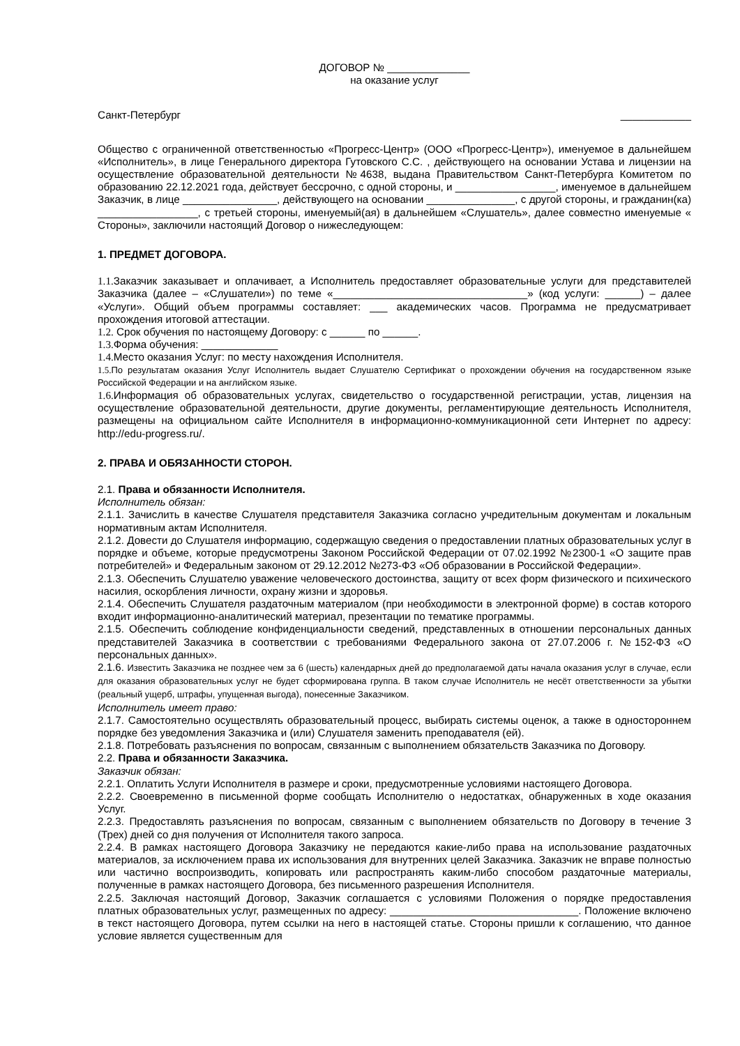ДОГОВОР № ______________
на оказание услуг
Санкт-Петербург ____________
Общество с ограниченной ответственностью «Прогресс-Центр» (ООО «Прогресс-Центр»), именуемое в дальнейшем «Исполнитель», в лице Генерального директора Гутовского С.С. , действующего на основании Устава и лицензии на осуществление образовательной деятельности №4638, выдана Правительством Санкт-Петербурга Комитетом по образованию 22.12.2021 года, действует бессрочно, с одной стороны, и _________________, именуемое в дальнейшем Заказчик, в лице ________________, действующего на основании _______________, с другой стороны, и гражданин(ка) _________________, с третьей стороны, именуемый(ая) в дальнейшем «Слушатель», далее совместно именуемые « Стороны», заключили настоящий Договор о нижеследующем:
1. ПРЕДМЕТ ДОГОВОРА.
1.1. Заказчик заказывает и оплачивает, а Исполнитель предоставляет образовательные услуги для представителей Заказчика (далее – «Слушатели») по теме «_________________________________» (код услуги: ______) – далее «Услуги». Общий объем программы составляет: ___ академических часов. Программа не предусматривает прохождения итоговой аттестации.
1.2. Срок обучения по настоящему Договору: с ______ по ______.
1.3. Форма обучения: _____________
1.4. Место оказания Услуг: по месту нахождения Исполнителя.
1.5. По результатам оказания Услуг Исполнитель выдает Слушателю Сертификат о прохождении обучения на государственном языке Российской Федерации и на английском языке.
1.6. Информация об образовательных услугах, свидетельство о государственной регистрации, устав, лицензия на осуществление образовательной деятельности, другие документы, регламентирующие деятельность Исполнителя, размещены на официальном сайте Исполнителя в информационно-коммуникационной сети Интернет по адресу: http://edu-progress.ru/.
2. ПРАВА И ОБЯЗАННОСТИ СТОРОН.
2.1. Права и обязанности Исполнителя.
Исполнитель обязан:
2.1.1. Зачислить в качестве Слушателя представителя Заказчика согласно учредительным документам и локальным нормативным актам Исполнителя.
2.1.2. Довести до Слушателя информацию, содержащую сведения о предоставлении платных образовательных услуг в порядке и объеме, которые предусмотрены Законом Российской Федерации от 07.02.1992 №2300-1 «О защите прав потребителей» и Федеральным законом от 29.12.2012 №273-ФЗ «Об образовании в Российской Федерации».
2.1.3. Обеспечить Слушателю уважение человеческого достоинства, защиту от всех форм физического и психического насилия, оскорбления личности, охрану жизни и здоровья.
2.1.4. Обеспечить Слушателя раздаточным материалом (при необходимости в электронной форме) в состав которого входит информационно-аналитический материал, презентации по тематике программы.
2.1.5. Обеспечить соблюдение конфиденциальности сведений, представленных в отношении персональных данных представителей Заказчика в соответствии с требованиями Федерального закона от 27.07.2006 г. №152-ФЗ «О персональных данных».
2.1.6. Известить Заказчика не позднее чем за 6 (шесть) календарных дней до предполагаемой даты начала оказания услуг в случае, если для оказания образовательных услуг не будет сформирована группа. В таком случае Исполнитель не несёт ответственности за убытки (реальный ущерб, штрафы, упущенная выгода), понесенные Заказчиком.
Исполнитель имеет право:
2.1.7. Самостоятельно осуществлять образовательный процесс, выбирать системы оценок, а также в одностороннем порядке без уведомления Заказчика и (или) Слушателя заменить преподавателя (ей).
2.1.8. Потребовать разъяснения по вопросам, связанным с выполнением обязательств Заказчика по Договору.
2.2. Права и обязанности Заказчика.
Заказчик обязан:
2.2.1. Оплатить Услуги Исполнителя в размере и сроки, предусмотренные условиями настоящего Договора.
2.2.2. Своевременно в письменной форме сообщать Исполнителю о недостатках, обнаруженных в ходе оказания Услуг.
2.2.3. Предоставлять разъяснения по вопросам, связанным с выполнением обязательств по Договору в течение 3 (Трех) дней со дня получения от Исполнителя такого запроса.
2.2.4. В рамках настоящего Договора Заказчику не передаются какие-либо права на использование раздаточных материалов, за исключением права их использования для внутренних целей Заказчика. Заказчик не вправе полностью или частично воспроизводить, копировать или распространять каким-либо способом раздаточные материалы, полученные в рамках настоящего Договора, без письменного разрешения Исполнителя.
2.2.5. Заключая настоящий Договор, Заказчик соглашается с условиями Положения о порядке предоставления платных образовательных услуг, размещенных по адресу: ________________________________. Положение включено в текст настоящего Договора, путем ссылки на него в настоящей статье. Стороны пришли к соглашению, что данное условие является существенным для